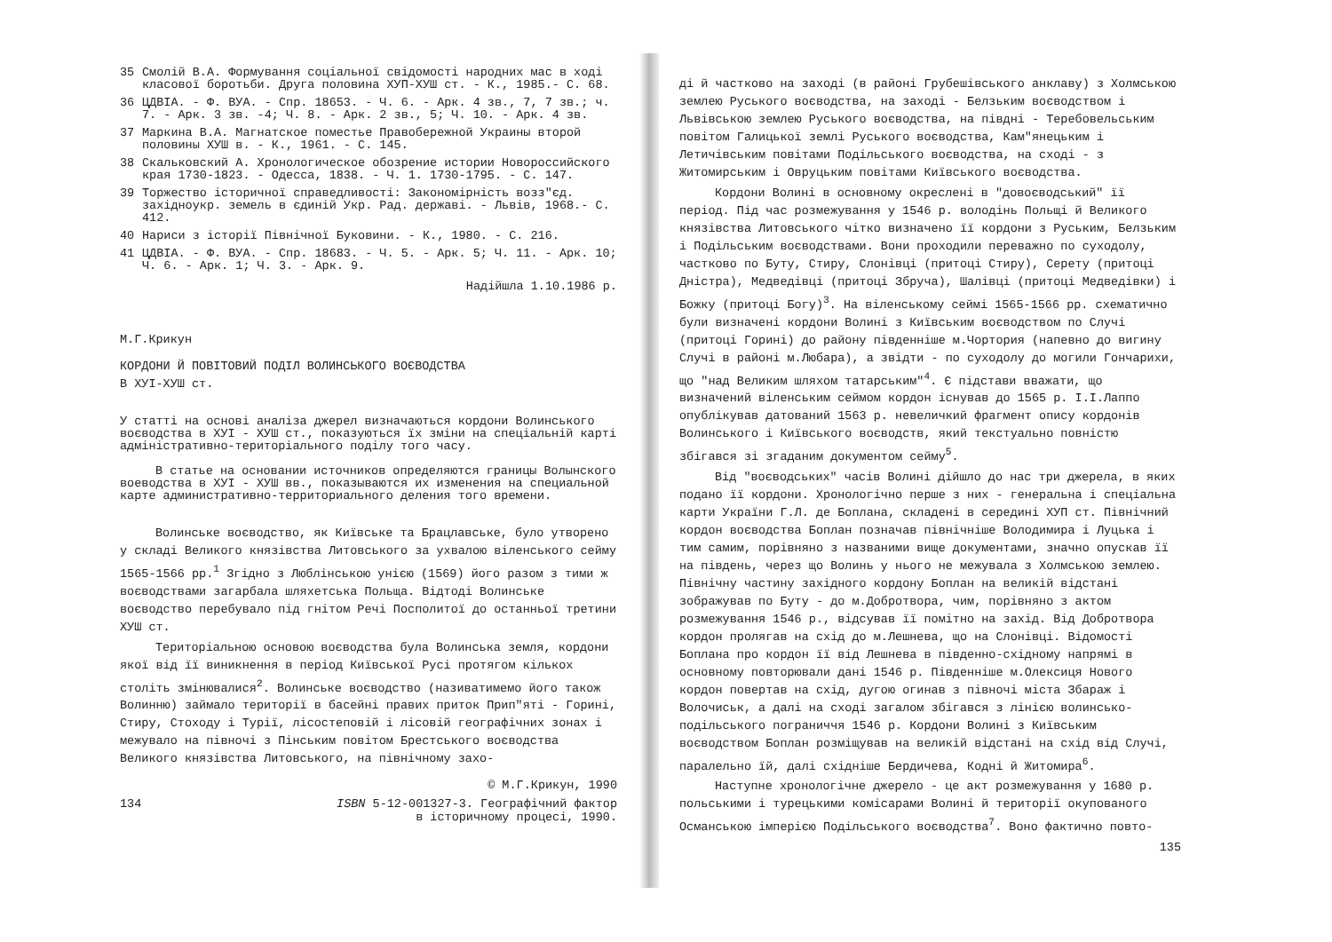35 Смолій В.А. Формування соціальної свідомості народних мас в ході класової боротьби. Друга половина ХУП-ХУШ ст. - К., 1985.- С. 68.
36 ЦДВІА. - Ф. ВУА. - Спр. 18653. - Ч. 6. - Арк. 4 зв., 7, 7 зв.; ч. 7. - Арк. 3 зв. -4; Ч. 8. - Арк. 2 зв., 5; Ч. 10. - Арк. 4 зв.
37 Маркина В.А. Магнатское поместье Правобережной Украины второй половины ХУШ в. - К., 1961. - С. 145.
38 Скальковский А. Хронологическое обозрение истории Новороссийского края 1730-1823. - Одесса, 1838. - Ч. 1. 1730-1795. - С. 147.
39 Торжество історичної справедливості: Закономірність возз"єд. західноукр. земель в єдиній Укр. Рад. державі. - Львів, 1968.- С. 412.
40 Нариси з історії Північної Буковини. - К., 1980. - С. 216.
41 ЦДВІА. - Ф. ВУА. - Спр. 18683. - Ч. 5. - Арк. 5; Ч. 11. - Арк. 10; Ч. 6. - Арк. 1; Ч. 3. - Арк. 9.
Надійшла 1.10.1986 р.
М.Г.Крикун
КОРДОНИ Й ПОВІТОВИЙ ПОДІЛ ВОЛИНСЬКОГО ВОЄВОДСТВА
В ХУІ-ХУШ ст.
У статті на основі аналіза джерел визначаються кордони Волинського воєводства в ХУІ - ХУШ ст., показуються їх зміни на спеціальній карті адміністративно-територіального поділу того часу.
В статье на основании источников определяются границы Волынского воеводства в ХУІ - ХУШ вв., показываются их изменения на специальной карте административно-территориального деления того времени.
Волинське воєводство, як Київське та Брацлавське, було утворено у складі Великого князівства Литовського за ухвалою віленського сейму 1565-1566 рр.<sup>1</sup> Згідно з Люблінською унією (1569) його разом з тими ж воєводствами загарбала шляхетська Польща. Відтоді Волинське воєводство перебувало під гнітом Речі Посполитої до останньої третини ХУШ ст.
Територіальною основою воєводства була Волинська земля, кордони якої від її виникнення в період Київської Русі протягом кількох століть змінювалися<sup>2</sup>. Волинське воєводство (називатимемо його також Волинню) займало території в басейні правих приток Прип"яті - Горині, Стиру, Стоходу і Турії, лісостеповій і лісовій географічних зонах і межувало на півночі з Пінським повітом Брестського воєводства Великого князівства Литовського, на північному захо-
© М.Г.Крикун, 1990
134 ISBN 5-12-001327-3. Географічний фактор
в історичному процесі, 1990.
ді й частково на заході (в районі Грубешівського анклаву) з Холмською землею Руського воєводства, на заході - Белзьким воєводством і Львівською землею Руського воєводства, на півдні - Теребовельським повітом Галицької землі Руського воєводства, Кам"янецьким і Летичівським повітами Подільського воєводства, на сході - з Житомирським і Овруцьким повітами Київського воєводства.
Кордони Волині в основному окреслені в "довоєводський" її період. Під час розмежування у 1546 р. володінь Польщі й Великого князівства Литовського чітко визначено її кордони з Руським, Белзьким і Подільським воєводствами. Вони проходили переважно по суходолу, частково по Буту, Стиру, Слонівці (притоці Стиру), Серету (притоці Дністра), Медведівці (притоці Збруча), Шалівці (притоці Медведівки) і Божку (притоці Богу)<sup>3</sup>. На віленському сеймі 1565-1566 рр. схематично були визначені кордони Волині з Київським воєводством по Случі (притоці Горині) до району південніше м.Чортория (напевно до вигину Случі в районі м.Любара), а звідти - по суходолу до могили Гончарихи, що "над Великим шляхом татарським"<sup>4</sup>. Є підстави вважати, що визначений віленським сеймом кордон існував до 1565 р. І.І.Лаппо опублікував датований 1563 р. невеличкий фрагмент опису кордонів Волинського і Київського воєводств, який текстуально повністю збігався зі згаданим документом сейму<sup>5</sup>.
Від "воєводських" часів Волині дійшло до нас три джерела, в яких подано її кордони. Хронологічно перше з них - генеральна і спеціальна карти України Г.Л. де Боплана, складені в середині ХУП ст. Північний кордон воєводства Боплан позначав північніше Володимира і Луцька і тим самим, порівняно з названими вище документами, значно опускав її на південь, через що Волинь у нього не межувала з Холмською землею. Північну частину західного кордону Боплан на великій відстані зображував по Буту - до м.Добротвора, чим, порівняно з актом розмежування 1546 р., відсував її помітно на захід. Від Добротвора кордон пролягав на схід до м.Лешнева, що на Слонівці. Відомості Боплана про кордон її від Лешнева в південно-східному напрямі в основному повторювали дані 1546 р. Південніше м.Олексиця Нового кордон повертав на схід, дугою огинав з півночі міста Збараж і Волочиськ, а далі на сході загалом збігався з лінією волинсько-подільського пограниччя 1546 р. Кордони Волині з Київським воєводством Боплан розміщував на великій відстані на схід від Случі, паралельно їй, далі східніше Бердичева, Кодні й Житомира<sup>6</sup>.
Наступне хронологічне джерело - це акт розмежування у 1680 р. польськими і турецькими комісарами Волині й території окупованого Османською імперією Подільського воєводства<sup>7</sup>. Воно фактично повто-
135